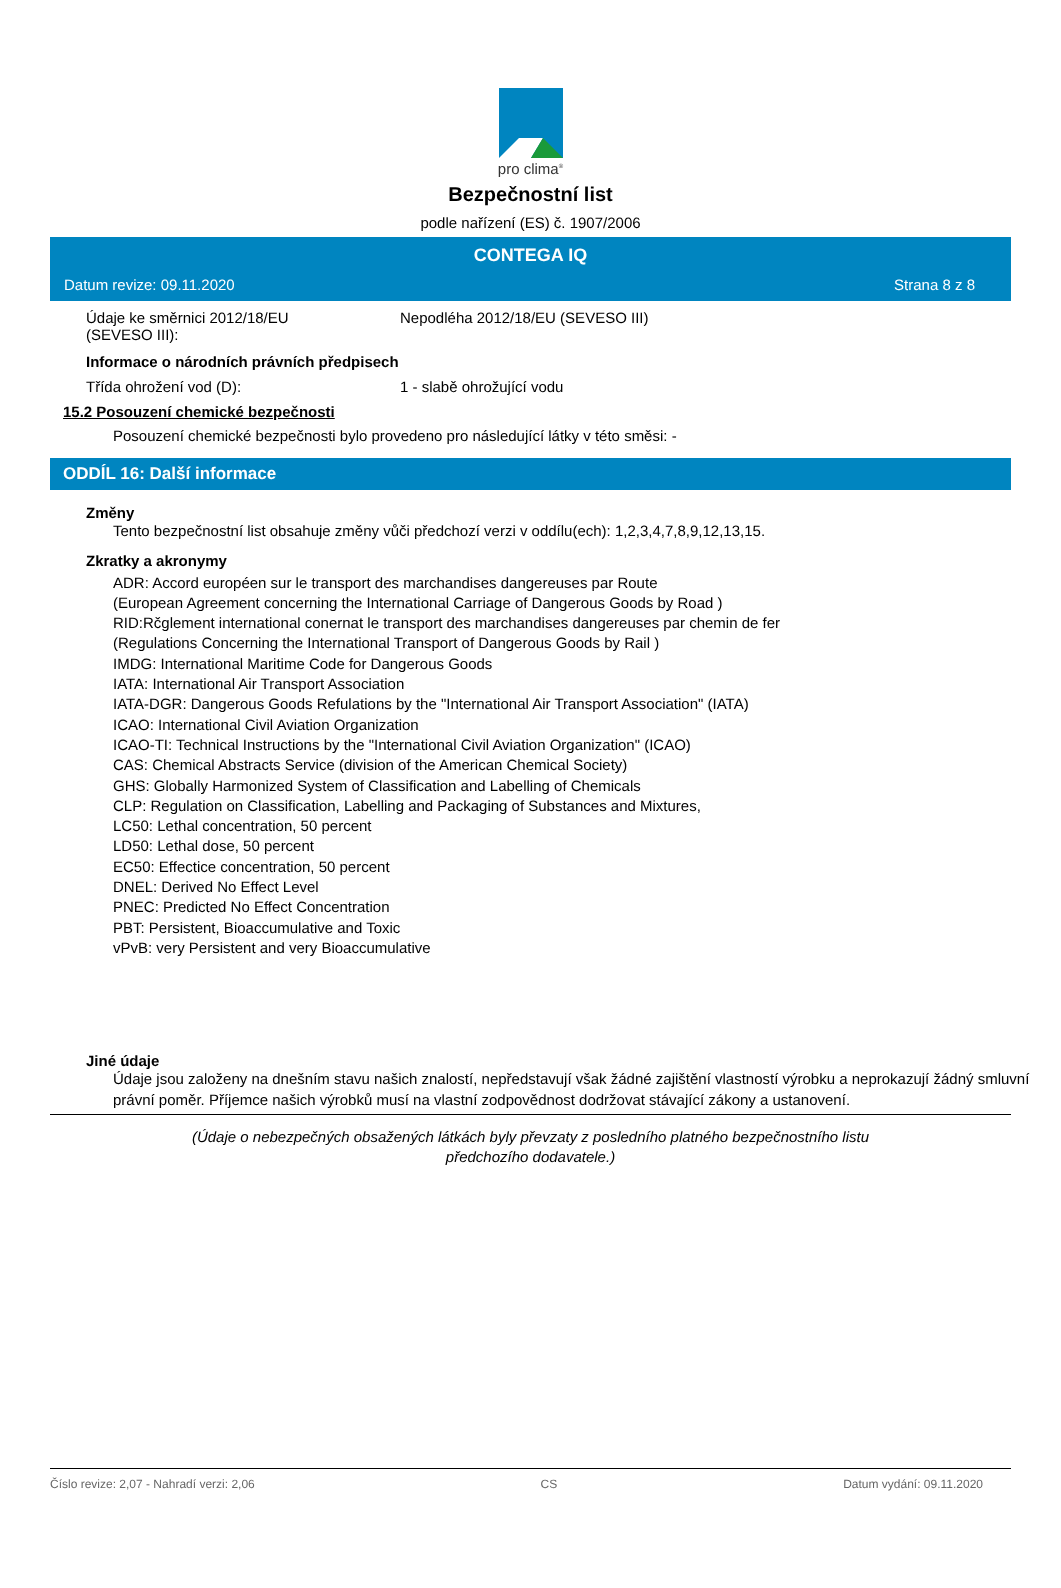pro clima<sup>®</sup>
Bezpečnostní list
podle nařízení (ES) č. 1907/2006
CONTEGA IQ
Datum revize: 09.11.2020 Strana 8 z 8
Údaje ke směrnici 2012/18/EU
(SEVESO III):
Nepodléha 2012/18/EU (SEVESO III)
Informace o národních právních předpisech
Třída ohrožení vod (D): 1 - slabě ohrožující vodu
15.2 Posouzení chemické bezpečnosti
Posouzení chemické bezpečnosti bylo provedeno pro následující látky v této směsi: -
ODDÍL 16: Další informace
Změny
Tento bezpečnostní list obsahuje změny vůči předchozí verzi v oddílu(ech): 1,2,3,4,7,8,9,12,13,15.
Zkratky a akronymy
ADR: Accord européen sur le transport des marchandises dangereuses par Route
(European Agreement concerning the International Carriage of Dangerous Goods by Road )
RID:Rčglement international conernat le transport des marchandises dangereuses par chemin de fer
(Regulations Concerning the International Transport of Dangerous Goods by Rail )
IMDG: International Maritime Code for Dangerous Goods
IATA: International Air Transport Association
IATA-DGR: Dangerous Goods Refulations by the "International Air Transport Association" (IATA)
ICAO: International Civil Aviation Organization
ICAO-TI: Technical Instructions by the "International Civil Aviation Organization" (ICAO)
CAS: Chemical Abstracts Service (division of the American Chemical Society)
GHS: Globally Harmonized System of Classification and Labelling of Chemicals
CLP: Regulation on Classification, Labelling and Packaging of Substances and Mixtures,
LC50: Lethal concentration, 50 percent
LD50: Lethal dose, 50 percent
EC50: Effectice concentration, 50 percent
DNEL: Derived No Effect Level
PNEC: Predicted No Effect Concentration
PBT: Persistent, Bioaccumulative and Toxic
vPvB: very Persistent and very Bioaccumulative
Jiné údaje
Údaje jsou založeny na dnešním stavu našich znalostí, nepředstavují však žádné zajištění vlastností výrobku a neprokazují žádný smluvní právní poměr. Příjemce našich výrobků musí na vlastní zodpovědnost dodržovat stávající zákony a ustanovení.
(Údaje o nebezpečných obsažených látkách byly převzaty z posledního platného bezpečnostního listu předchozího dodavatele.)
Číslo revize: 2,07 - Nahradí verzi: 2,06 CS Datum vydání: 09.11.2020